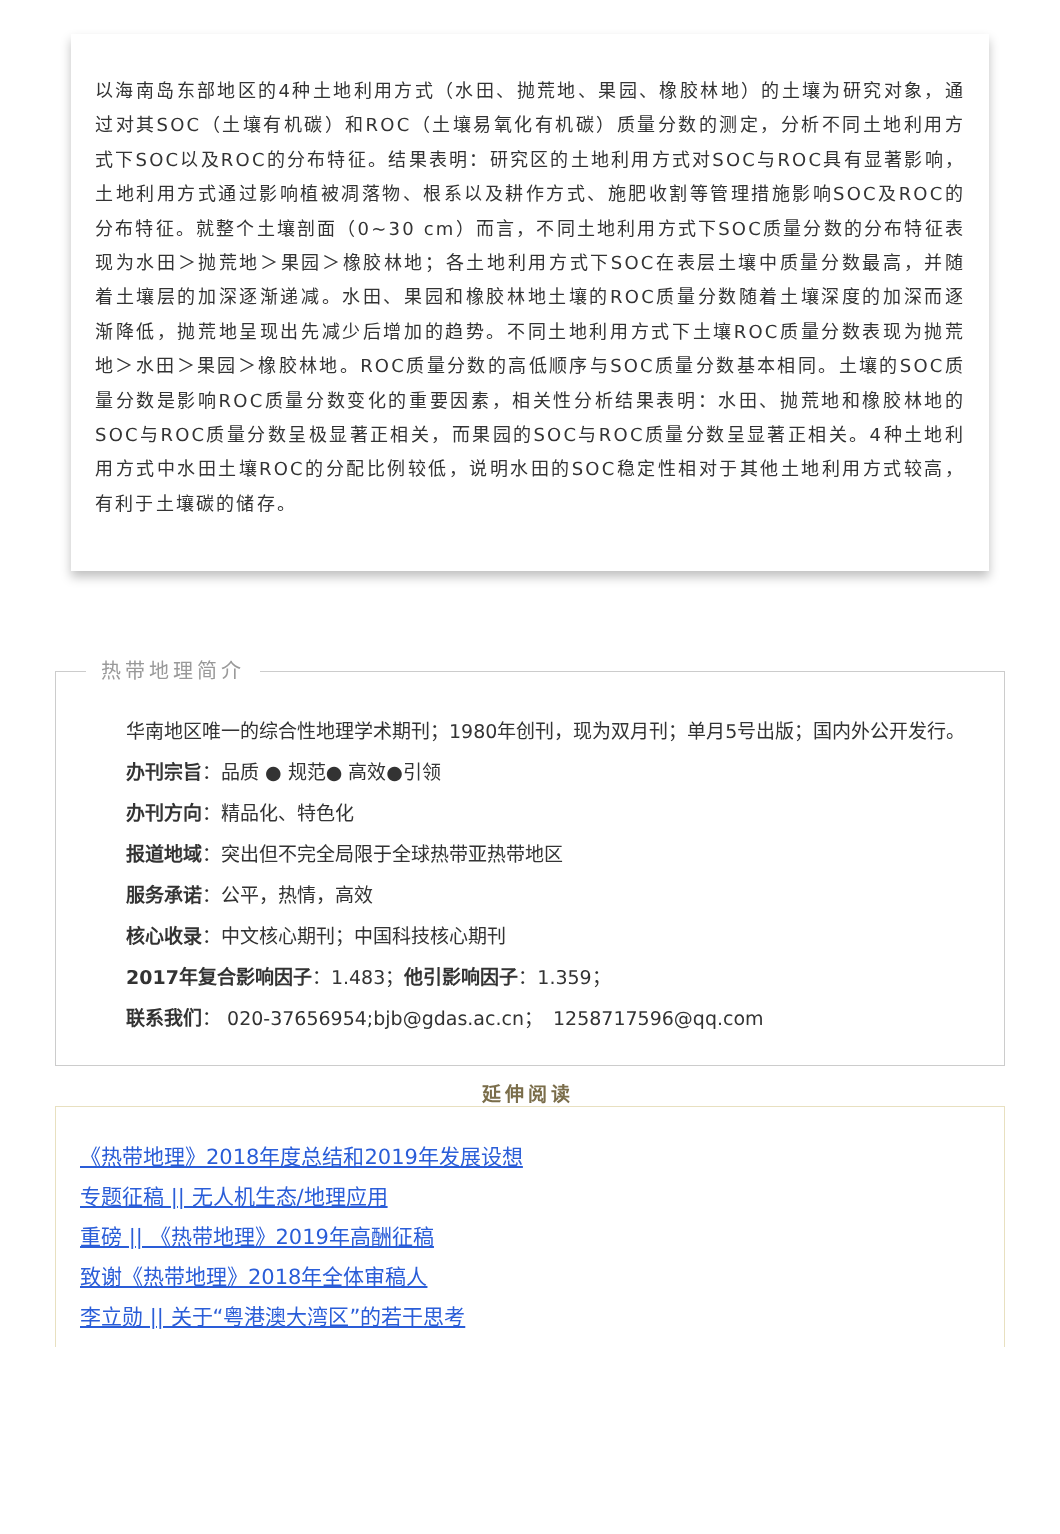以海南岛东部地区的4种土地利用方式（水田、抛荒地、果园、橡胶林地）的土壤为研究对象，通过对其SOC（土壤有机碳）和ROC（土壤易氧化有机碳）质量分数的测定，分析不同土地利用方式下SOC以及ROC的分布特征。结果表明：研究区的土地利用方式对SOC与ROC具有显著影响，土地利用方式通过影响植被凋落物、根系以及耕作方式、施肥收割等管理措施影响SOC及ROC的分布特征。就整个土壤剖面（0~30 cm）而言，不同土地利用方式下SOC质量分数的分布特征表现为水田＞抛荒地＞果园＞橡胶林地；各土地利用方式下SOC在表层土壤中质量分数最高，并随着土壤层的加深逐渐递减。水田、果园和橡胶林地土壤的ROC质量分数随着土壤深度的加深而逐渐降低，抛荒地呈现出先减少后增加的趋势。不同土地利用方式下土壤ROC质量分数表现为抛荒地＞水田＞果园＞橡胶林地。ROC质量分数的高低顺序与SOC质量分数基本相同。土壤的SOC质量分数是影响ROC质量分数变化的重要因素，相关性分析结果表明：水田、抛荒地和橡胶林地的SOC与ROC质量分数呈极显著正相关，而果园的SOC与ROC质量分数呈显著正相关。4种土地利用方式中水田土壤ROC的分配比例较低，说明水田的SOC稳定性相对于其他土地利用方式较高，有利于土壤碳的储存。
热带地理简介
华南地区唯一的综合性地理学术期刊；1980年创刊，现为双月刊；单月5号出版；国内外公开发行。
办刊宗旨：品质 ● 规范● 高效●引领
办刊方向：精品化、特色化
报道地域：突出但不完全局限于全球热带亚热带地区
服务承诺：公平，热情，高效
核心收录：中文核心期刊；中国科技核心期刊
2017年复合影响因子：1.483；他引影响因子：1.359；
联系我们： 020-37656954;bjb@gdas.ac.cn；　1258717596@qq.com
延伸阅读
《热带地理》2018年度总结和2019年发展设想
专题征稿 || 无人机生态/地理应用
重磅 || 《热带地理》2019年高酬征稿
致谢《热带地理》2018年全体审稿人
李立勋 || 关于“粤港澳大湾区”的若干思考